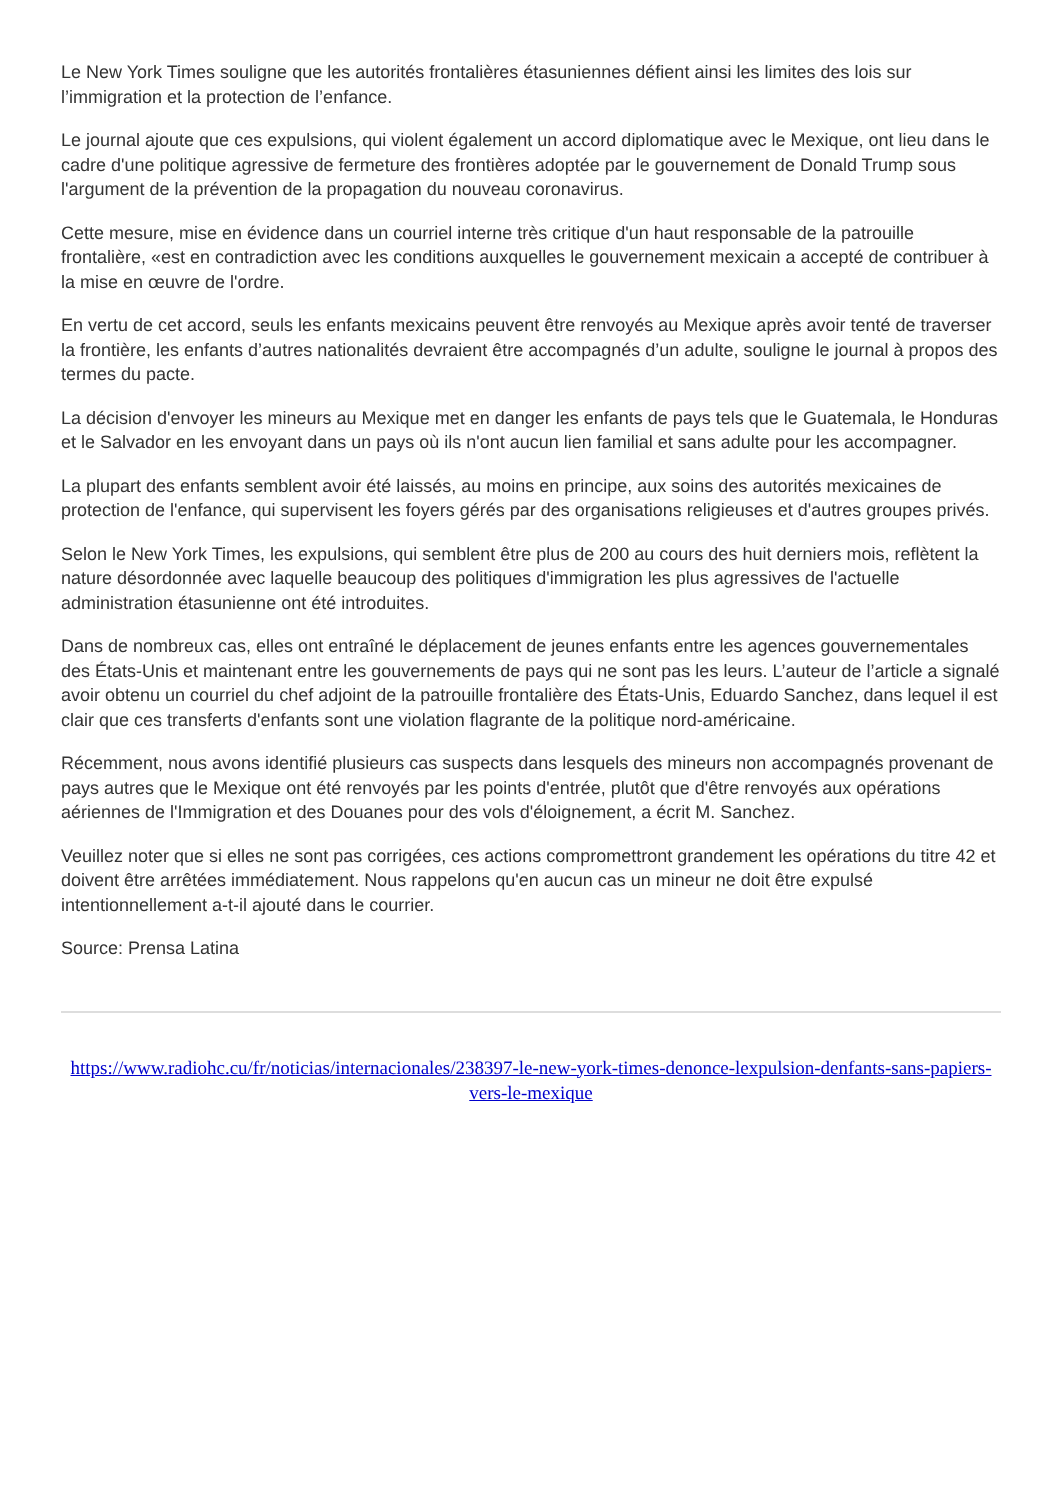Le New York Times souligne que les autorités frontalières étasuniennes défient ainsi les limites des lois sur l’immigration et la protection de l’enfance.
Le journal ajoute que ces expulsions, qui violent également un accord diplomatique avec le Mexique, ont lieu dans le cadre d'une politique agressive de fermeture des frontières adoptée par le gouvernement de Donald Trump sous l'argument de la prévention de la propagation du nouveau coronavirus.
Cette mesure, mise en évidence dans un courriel interne très critique d'un haut responsable de la patrouille frontalière, «est en contradiction avec les conditions auxquelles le gouvernement mexicain a accepté de contribuer à la mise en œuvre de l'ordre.
En vertu de cet accord, seuls les enfants mexicains peuvent être renvoyés au Mexique après avoir tenté de traverser la frontière, les enfants d’autres nationalités devraient être accompagnés d’un adulte, souligne le journal à propos des termes du pacte.
La décision d'envoyer les mineurs au Mexique met en danger les enfants de pays tels que le Guatemala, le Honduras et le Salvador en les envoyant dans un pays où ils n'ont aucun lien familial et sans adulte pour les accompagner.
La plupart des enfants semblent avoir été laissés, au moins en principe, aux soins des autorités mexicaines de protection de l'enfance, qui supervisent les foyers gérés par des organisations religieuses et d'autres groupes privés.
Selon le New York Times, les expulsions, qui semblent être plus de 200 au cours des huit derniers mois, reflètent la nature désordonnée avec laquelle beaucoup des politiques d'immigration les plus agressives de l'actuelle administration étasunienne ont été introduites.
Dans de nombreux cas, elles ont entraîné le déplacement de jeunes enfants entre les agences gouvernementales des États-Unis et maintenant entre les gouvernements de pays qui ne sont pas les leurs. L’auteur de l’article a signalé avoir obtenu un courriel du chef adjoint de la patrouille frontalière des États-Unis, Eduardo Sanchez, dans lequel il est clair que ces transferts d'enfants sont une violation flagrante de la politique nord-américaine.
Récemment, nous avons identifié plusieurs cas suspects dans lesquels des mineurs non accompagnés provenant de pays autres que le Mexique ont été renvoyés par les points d'entrée, plutôt que d'être renvoyés aux opérations aériennes de l'Immigration et des Douanes pour des vols d'éloignement, a écrit M. Sanchez.
Veuillez noter que si elles ne sont pas corrigées, ces actions compromettront grandement les opérations du titre 42 et doivent être arrêtées immédiatement. Nous rappelons qu'en aucun cas un mineur ne doit être expulsé intentionnellement a-t-il ajouté dans le courrier.
Source: Prensa Latina
https://www.radiohc.cu/fr/noticias/internacionales/238397-le-new-york-times-denonce-lexpulsion-denfants-sans-papiers-vers-le-mexique